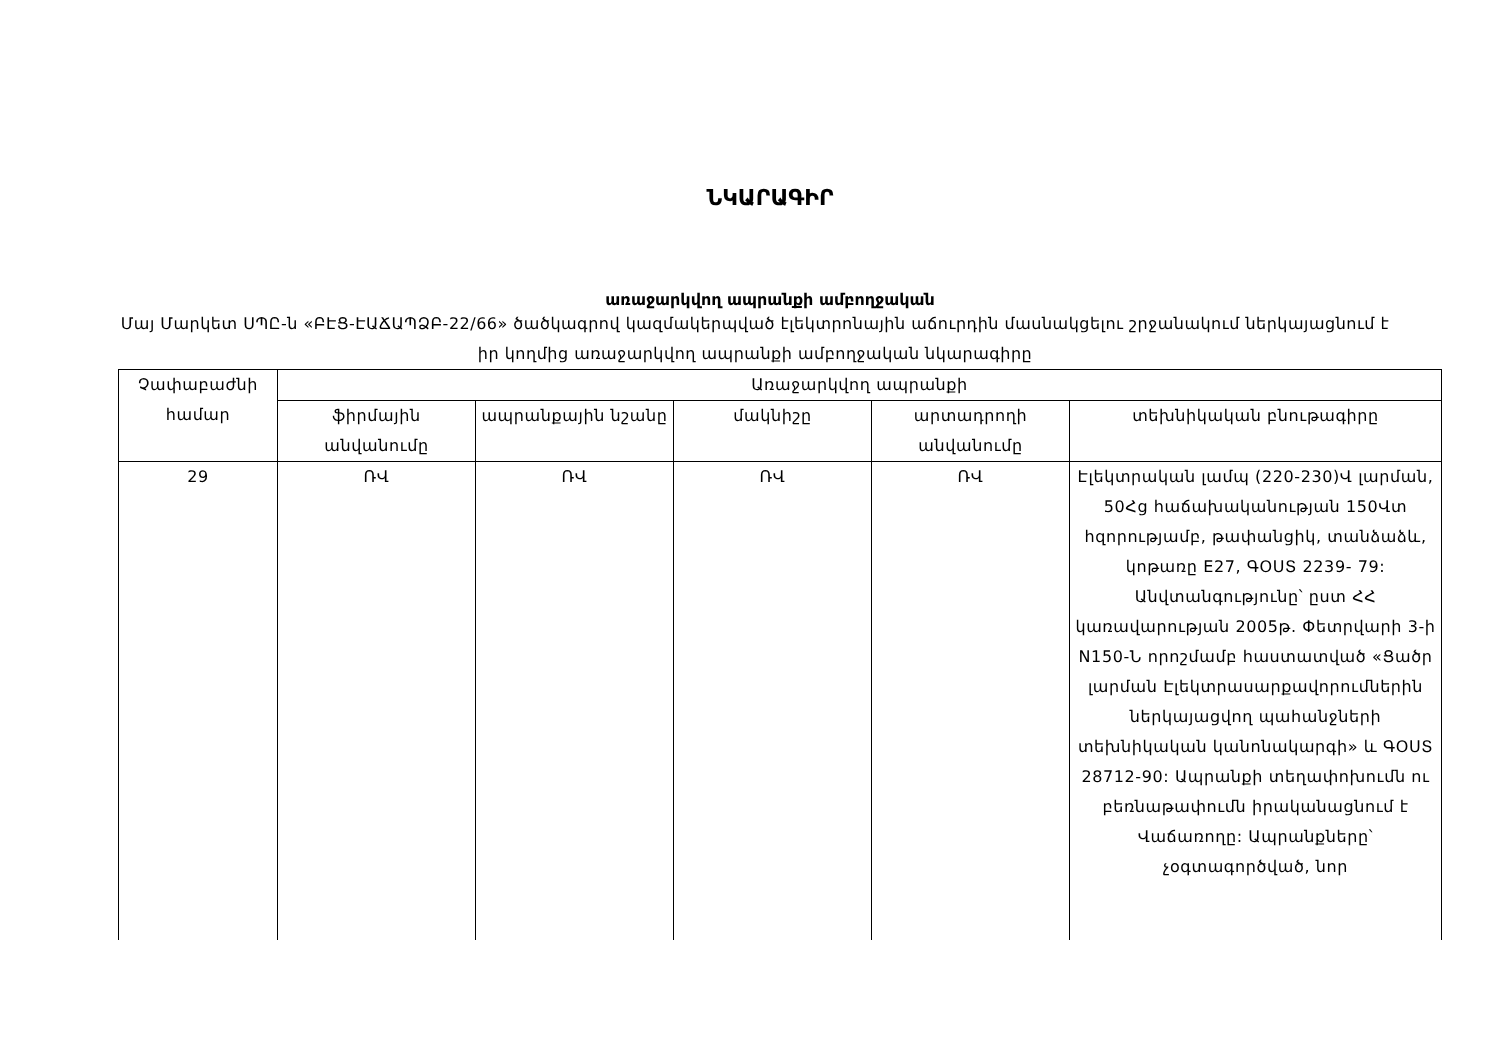ՆԿԱՐԱԳԻՐ
առաջարկվող ապրանքի ամբողջական
Մայ Մարկետ ՍՊԸ-ն «ԲԷՑ-ԷԱՃԱՊՁԲ-22/66» ծածկագրով կազմակերպված էլեկտրոնային աճուրդին մասնակցելու շրջանակում ներկայացնում է իր կողմից առաջարկվող ապրանքի ամբողջական նկարագիրը
| Չափաբաժնի համար | Առաջարկվող ապրանքի | | | | |
| --- | --- | --- | --- | --- | --- |
| | ֆիրմային անվանումը | ապրանքային նշանը | մակնիշը | արտադրողի անվանումը | տեխնիկական բնութագիրը |
| 29 | ՌՎ | ՌՎ | ՌՎ | ՌՎ | Էլեկտրական լամպ (220-230)Վ լարման, 50Հց հաճախականության 150Վտ հզորությամբ, թափանցիկ, տանձաձև, կոթառը E27, ԳOՍՏ 2239- 79: Անվտանգությունը՝ ըստ ՀՀ կառավարության 2005թ. Փետրվարի 3-ի N150-Ն որոշմամբ հաստատված «Ցածր լարման Էլեկտրասարքավորումներին ներկայացվող պահանջների տեխնիկական կանոնակարգի» և ԳOՍՏ 28712-90: Ապրանքի տեղափոխումն ու բեռնաթափումն իրականացնում է Վաճառողը: Ապրանքները՝ չօգտագործված, նոր |